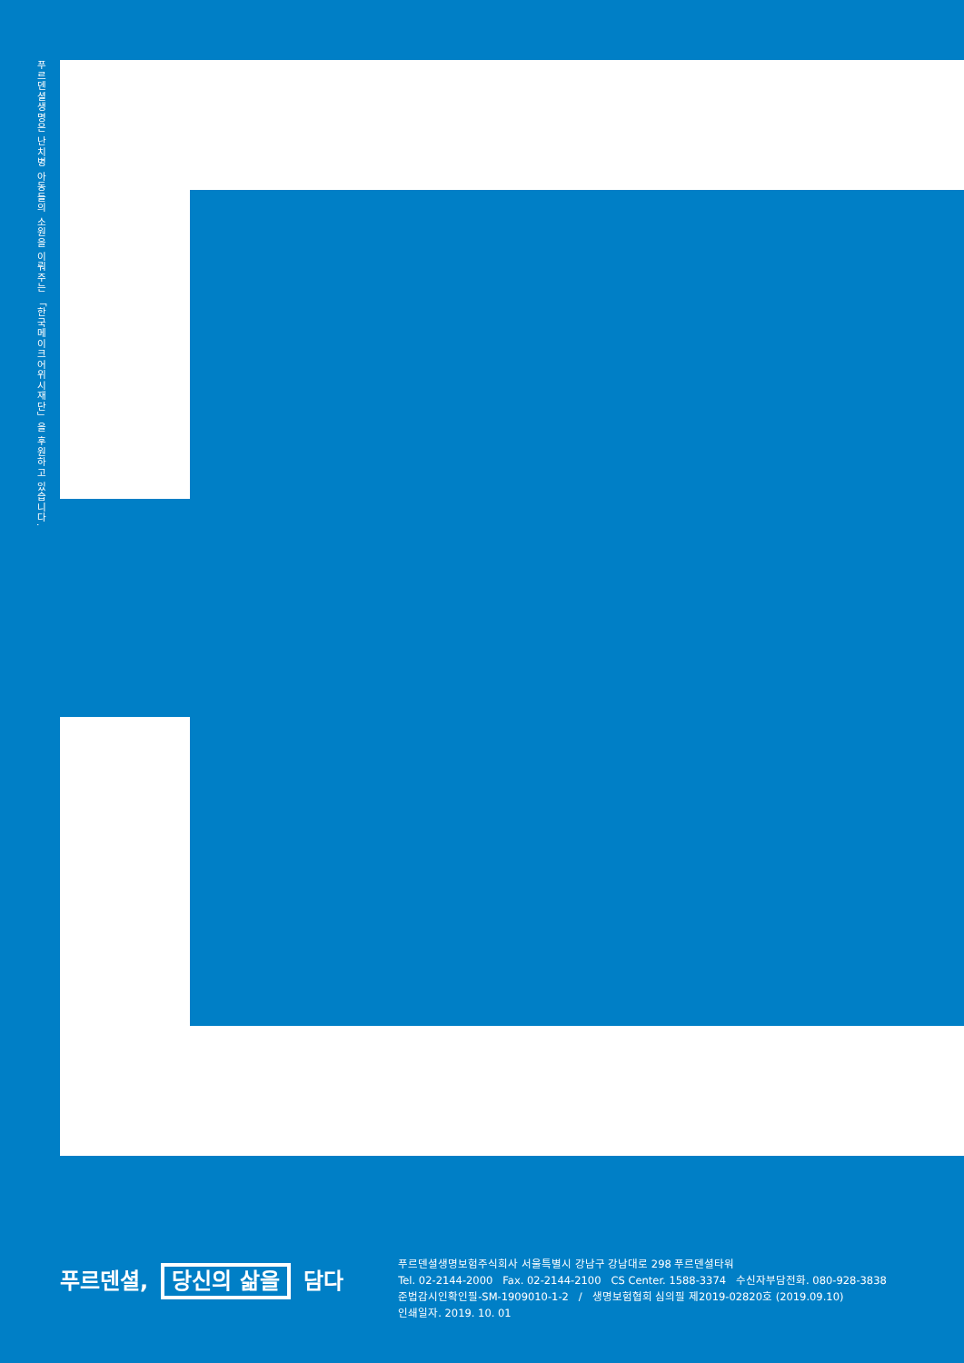푸르덴셜생명은 난치병 아동들의 소원을 이뤄주는 「한국메이크어위시재단」을 후원하고 있습니다.
푸르덴셜, 당신의 삶을 담다
푸르덴셜생명보험주식회사 서울특별시 강남구 강남대로 298 푸르덴셜타워
Tel. 02-2144-2000 Fax. 02-2144-2100 CS Center. 1588-3374 수신자부담전화. 080-928-3838
준법감시인확인필-SM-1909010-1-2 / 생명보험협회 심의필 제2019-02820호 (2019.09.10)
인쇄일자. 2019. 10. 01